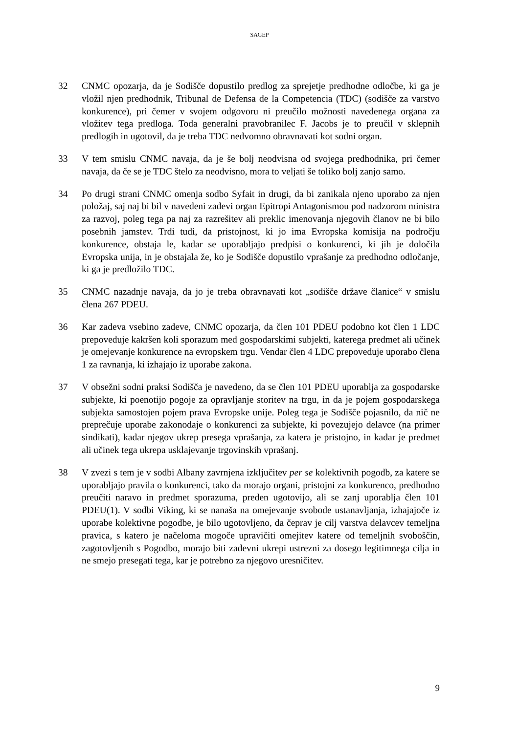SAGEP
32 CNMC opozarja, da je Sodišče dopustilo predlog za sprejetje predhodne odločbe, ki ga je vložil njen predhodnik, Tribunal de Defensa de la Competencia (TDC) (sodišče za varstvo konkurence), pri čemer v svojem odgovoru ni preučilo možnosti navedenega organa za vložitev tega predloga. Toda generalni pravobranilec F. Jacobs je to preučil v sklepnih predlogih in ugotovil, da je treba TDC nedvomno obravnavati kot sodni organ.
33 V tem smislu CNMC navaja, da je še bolj neodvisna od svojega predhodnika, pri čemer navaja, da če se je TDC štelo za neodvisno, mora to veljati še toliko bolj zanjo samo.
34 Po drugi strani CNMC omenja sodbo Syfait in drugi, da bi zanikala njeno uporabo za njen položaj, saj naj bi bil v navedeni zadevi organ Epitropi Antagonismou pod nadzorom ministra za razvoj, poleg tega pa naj za razrešitev ali preklic imenovanja njegovih članov ne bi bilo posebnih jamstev. Trdi tudi, da pristojnost, ki jo ima Evropska komisija na področju konkurence, obstaja le, kadar se uporabljajo predpisi o konkurenci, ki jih je določila Evropska unija, in je obstajala že, ko je Sodišče dopustilo vprašanje za predhodno odločanje, ki ga je predložilo TDC.
35 CNMC nazadnje navaja, da jo je treba obravnavati kot „sodišče države članice“ v smislu člena 267 PDEU.
36 Kar zadeva vsebino zadeve, CNMC opozarja, da člen 101 PDEU podobno kot člen 1 LDC prepoveduje kakršen koli sporazum med gospodarskimi subjekti, katerega predmet ali učinek je omejevanje konkurence na evropskem trgu. Vendar člen 4 LDC prepoveduje uporabo člena 1 za ravnanja, ki izhajajo iz uporabe zakona.
37 V obsežni sodni praksi Sodišča je navedeno, da se člen 101 PDEU uporablja za gospodarske subjekte, ki poenotijo pogoje za opravljanje storitev na trgu, in da je pojem gospodarskega subjekta samostojen pojem prava Evropske unije. Poleg tega je Sodišče pojasnilo, da nič ne preprečuje uporabe zakonodaje o konkurenci za subjekte, ki povezujejo delavce (na primer sindikati), kadar njegov ukrep presega vprašanja, za katera je pristojno, in kadar je predmet ali učinek tega ukrepa usklajevanje trgovinskih vprašanj.
38 V zvezi s tem je v sodbi Albany zavrnjena izključitev per se kolektivnih pogodb, za katere se uporabljajo pravila o konkurenci, tako da morajo organi, pristojni za konkurenco, predhodno preučiti naravo in predmet sporazuma, preden ugotovijo, ali se zanj uporablja člen 101 PDEU(1). V sodbi Viking, ki se nanaša na omejevanje svobode ustanavljanja, izhajajoče iz uporabe kolektivne pogodbe, je bilo ugotovljeno, da čeprav je cilj varstva delavcev temeljna pravica, s katero je načeloma mogoče upravičiti omejitev katere od temeljnih svoboščin, zagotovljenih s Pogodbo, morajo biti zadevni ukrepi ustrezni za dosego legitimnega cilja in ne smejo presegati tega, kar je potrebno za njegovo uresničitev.
9